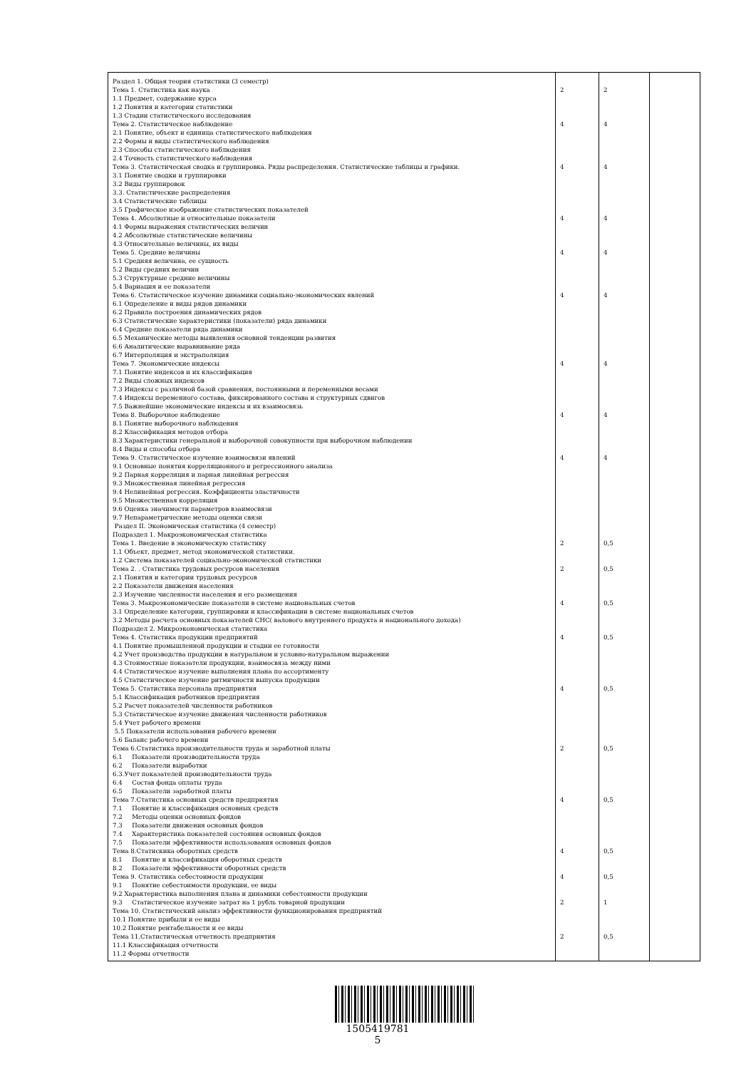| Раздел 1. Общая теория статистики (3 семестр) Тема 1. Статистика как наука 1.1 Предмет, содержание курса 1.2 Понятия и категории статистики 1.3 Стадии статистического исследования Тема 2. Статистическое наблюдение 2.1 Понятие, объект и единица статистического наблюдения 2.2 Формы и виды статистического наблюдения 2.3 Способы статистического наблюдения 2.4 Точность статистического наблюдения Тема 3. Статистическая сводка и группировка. Ряды распределения. Статистические таблицы и графики. 3.1 Понятие сводки и группировки 3.2 Виды группировок 3.3. Статистические распределения 3.4 Статистические таблицы 3.5 Графическое изображение статистических показателей Тема 4. Абсолютные и относительные показатели 4.1 Формы выражения статистических величин 4.2 Абсолютные статистические величины 4.3 Относительные величины, их виды Тема 5. Средние величины 5.1 Средняя величина, ее сущность 5.2 Виды средних величин 5.3 Структурные средние величины 5.4 Вариация и ее показатели Тема 6. Статистическое изучение динамики социально-экономических явлений 6.1 Определение и виды рядов динамики 6.2 Правила построения динамических рядов 6.3 Статистические характеристики (показатели) ряда динамики 6.4 Средние показатели ряда динамики 6.5 Механические методы выявления основной тенденции развития 6.6 Аналитические выравнивание ряда 6.7 Интерполяция и экстраполяция Тема 7. Экономические индексы 7.1 Понятие индексов и их классификация 7.2 Виды сложных индексов 7.3 Индексы с различной базой сравнения, постоянными и переменными весами 7.4 Индексы переменного состава, фиксированного состава и структурных сдвигов 7.5 Важнейшие экономические индексы и их взаимосвязь Тема 8. Выборочное наблюдение 8.1 Понятие выборочного наблюдения 8.2 Классификация методов отбора 8.3 Характеристики генеральной и выборочной совокупности при выборочном наблюдении 8.4 Виды и способы отбора Тема 9. Статистическое изучение взаимосвязи явлений 9.1 Основные понятия корреляционного и регрессионного анализа 9.2 Парная корреляция и парная линейная регрессия 9.3 Множественная линейная регрессия 9.4 Нелинейная регрессия. Коэффициенты эластичности 9.5 Множественная корреляция 9.6 Оценка значимости параметров взаимосвязи 9.7 Непараметрические методы оценки связи Раздел II. Экономическая статистика (4 семестр) Подраздел 1. Макроэкономическая статистика Тема 1. Введение в экономическую статистику 1.1 Объект, предмет, метод экономической статистики. 1.2 Система показателей социально-экономической статистики Тема 2. . Статистика трудовых ресурсов населения 2.1 Понятия и категории трудовых ресурсов 2.2 Показатели движения населения 2.3 Изучение численности населения и его размещения Тема 3. Макроэкономические показатели в системе национальных счетов 3.1 Определение категории, группировки и классификации в системе национальных счетов 3.2 Методы расчета основных показателей СНС( валового внутреннего продукта и национального дохода) Подраздел 2. Микроэкономическая статистика Тема 4. Статистика продукции предприятий 4.1 Понятие промышленной продукции и стадии ее готовности 4.2 Учет производства продукции в натуральном и условно-натуральном выражении 4.3 Стоимостные показатели продукции, взаимосвязь между ними 4.4 Статистическое изучение выполнения плана по ассортименту 4.5 Статистическое изучение ритмичности выпуска продукции Тема 5. Статистика персонала предприятия 5.1 Классификация работников предприятия 5.2 Расчет показателей численности работников 5.3 Статистическое изучение движения численности работников 5.4 Учет рабочего времени 5.5 Показатели использования рабочего времени 5.6 Баланс рабочего времени Тема 6.Статистика производительности труда и заработной платы 6.1 Показатели производительности труда 6.2 Показатели выработки 6.3.Учет показателей производительности труда 6.4 Состав фонда оплаты труда 6.5 Показатели заработной платы Тема 7.Статистика основных средств предприятия 7.1 Понятие и классификация основных средств 7.2 Методы оценки основных фондов 7.3 Показатели движения основных фондов 7.4 Характеристика показателей состояния основных фондов 7.5 Показатели эффективности использования основных фондов Тема 8.Статискика оборотных средств 8.1 Понятие и классификация оборотных средств 8.2 Показатели эффективности оборотных средств Тема 9. Статистика себестоимости продукции 9.1 Понятие себестоимости продукции, ее виды 9.2 Характеристика выполнения плана и динамики себестоимости продукции 9.3 Статистическое изучение затрат на 1 рубль товарной продукции Тема 10. Статистический анализ эффективности функционирования предприятий 10.1 Понятие прибыли и ее виды 10.2 Понятие рентабельности и ее виды Тема 11.Статистическая отчетность предприятия 11.1 Классификация отчетности 11.2 Формы отчетности | 2 4 4 4 4 4 4 4 4 2 2 4 4 4 2 4 4 4 2 2 | 2 4 4 4 4 4 4 4 4 0,5 0,5 0,5 0,5 0,5 0,5 0,5 0,5 0,5 1 0,5 | |
1505419781
5